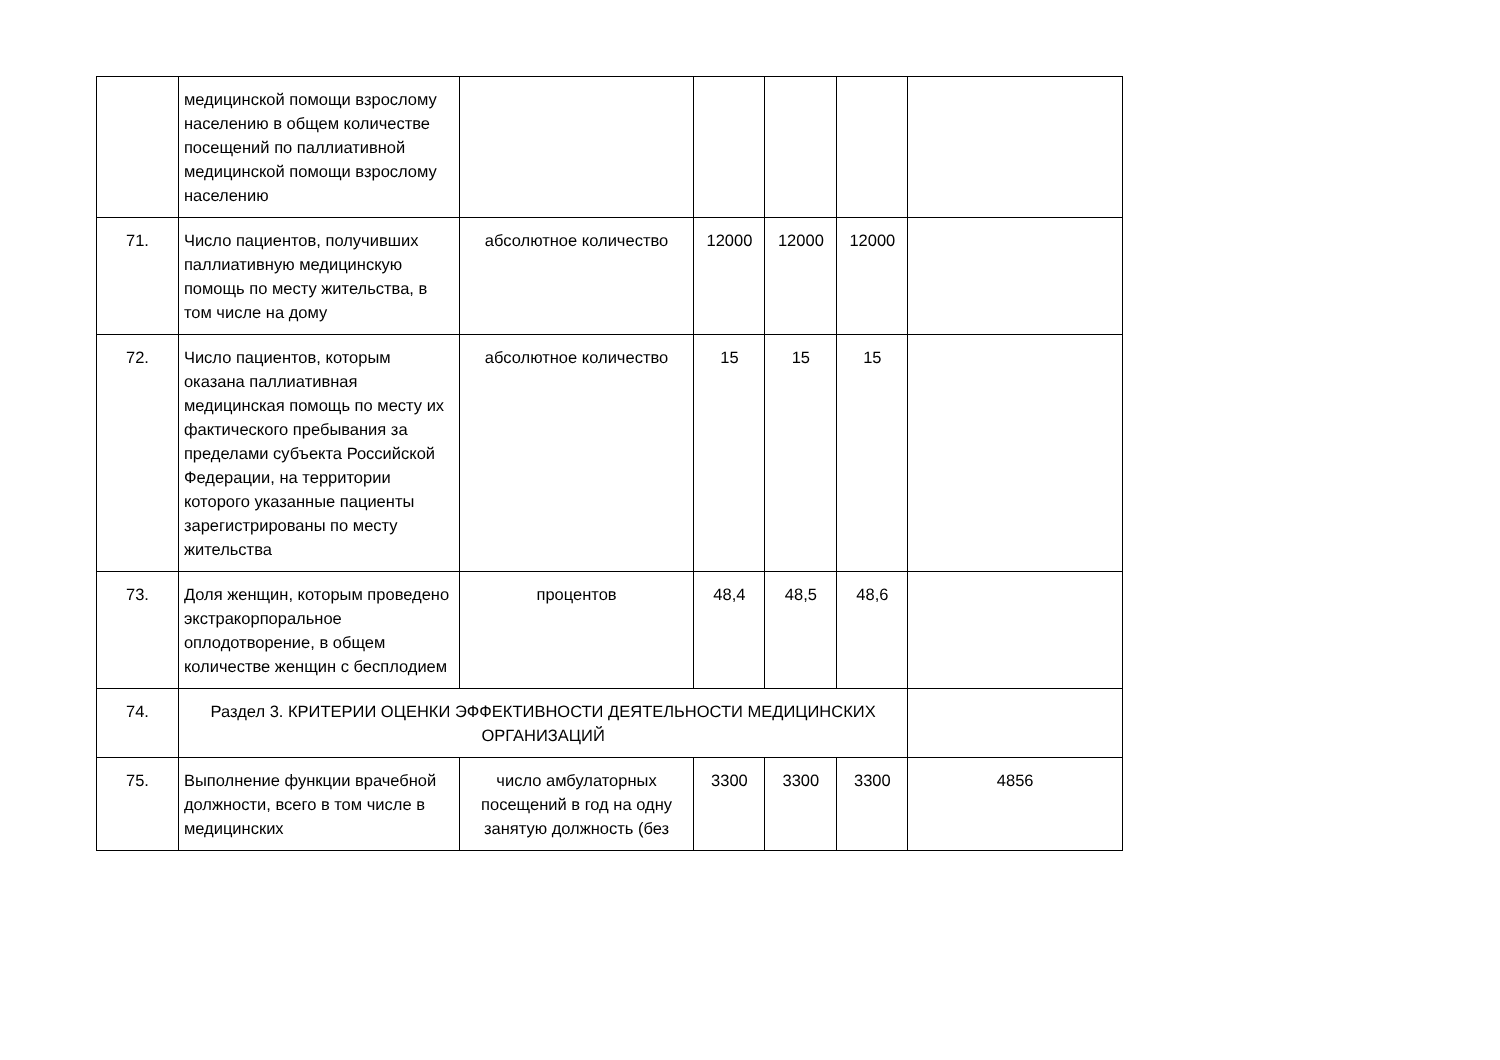| | медицинской помощи взрослому населению в общем количестве посещений по паллиативной медицинской помощи взрослому населению | | | | | |
| 71. | Число пациентов, получивших паллиативную медицинскую помощь по месту жительства, в том числе на дому | абсолютное количество | 12000 | 12000 | 12000 | |
| 72. | Число пациентов, которым оказана паллиативная медицинская помощь по месту их фактического пребывания за пределами субъекта Российской Федерации, на территории которого указанные пациенты зарегистрированы по месту жительства | абсолютное количество | 15 | 15 | 15 | |
| 73. | Доля женщин, которым проведено экстракорпоральное оплодотворение, в общем количестве женщин с бесплодием | процентов | 48,4 | 48,5 | 48,6 | |
| 74. | Раздел 3. КРИТЕРИИ ОЦЕНКИ ЭФФЕКТИВНОСТИ ДЕЯТЕЛЬНОСТИ МЕДИЦИНСКИХ ОРГАНИЗАЦИЙ | | | | | |
| 75. | Выполнение функции врачебной должности, всего в том числе в медицинских | число амбулаторных посещений в год на одну занятую должность (без | 3300 | 3300 | 3300 | 4856 |